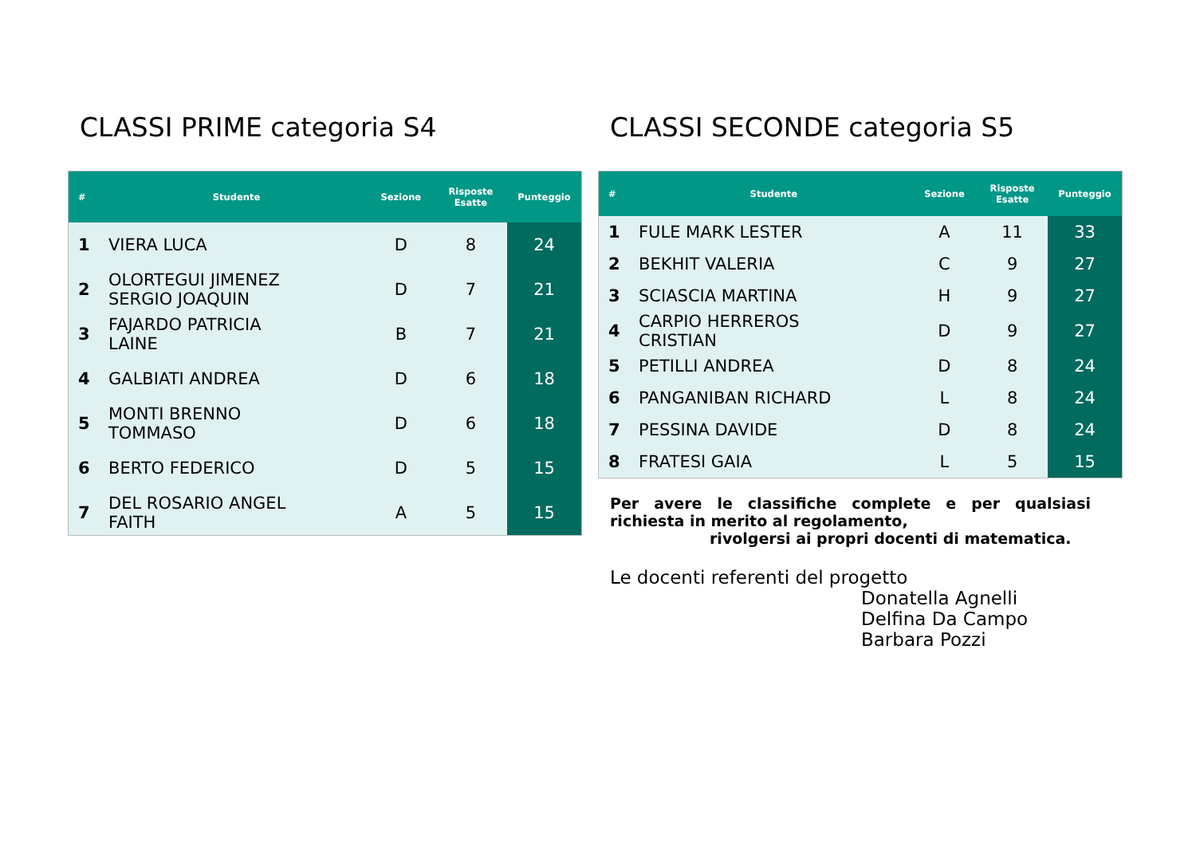CLASSI PRIME categoria S4
| # | Studente | Sezione | Risposte Esatte | Punteggio |
| --- | --- | --- | --- | --- |
| 1 | VIERA LUCA | D | 8 | 24 |
| 2 | OLORTEGUI JIMENEZ SERGIO JOAQUIN | D | 7 | 21 |
| 3 | FAJARDO PATRICIA LAINE | B | 7 | 21 |
| 4 | GALBIATI ANDREA | D | 6 | 18 |
| 5 | MONTI BRENNO TOMMASO | D | 6 | 18 |
| 6 | BERTO FEDERICO | D | 5 | 15 |
| 7 | DEL ROSARIO ANGEL FAITH | A | 5 | 15 |
CLASSI SECONDE categoria S5
| # | Studente | Sezione | Risposte Esatte | Punteggio |
| --- | --- | --- | --- | --- |
| 1 | FULE MARK LESTER | A | 11 | 33 |
| 2 | BEKHIT VALERIA | C | 9 | 27 |
| 3 | SCIASCIA MARTINA | H | 9 | 27 |
| 4 | CARPIO HERREROS CRISTIAN | D | 9 | 27 |
| 5 | PETILLI ANDREA | D | 8 | 24 |
| 6 | PANGANIBAN RICHARD | L | 8 | 24 |
| 7 | PESSINA DAVIDE | D | 8 | 24 |
| 8 | FRATESI GAIA | L | 5 | 15 |
Per avere le classifiche complete e per qualsiasi richiesta in merito al regolamento,
rivolgersi ai propri docenti di matematica.
Le docenti referenti del progetto
Donatella Agnelli
Delfina Da Campo
Barbara Pozzi